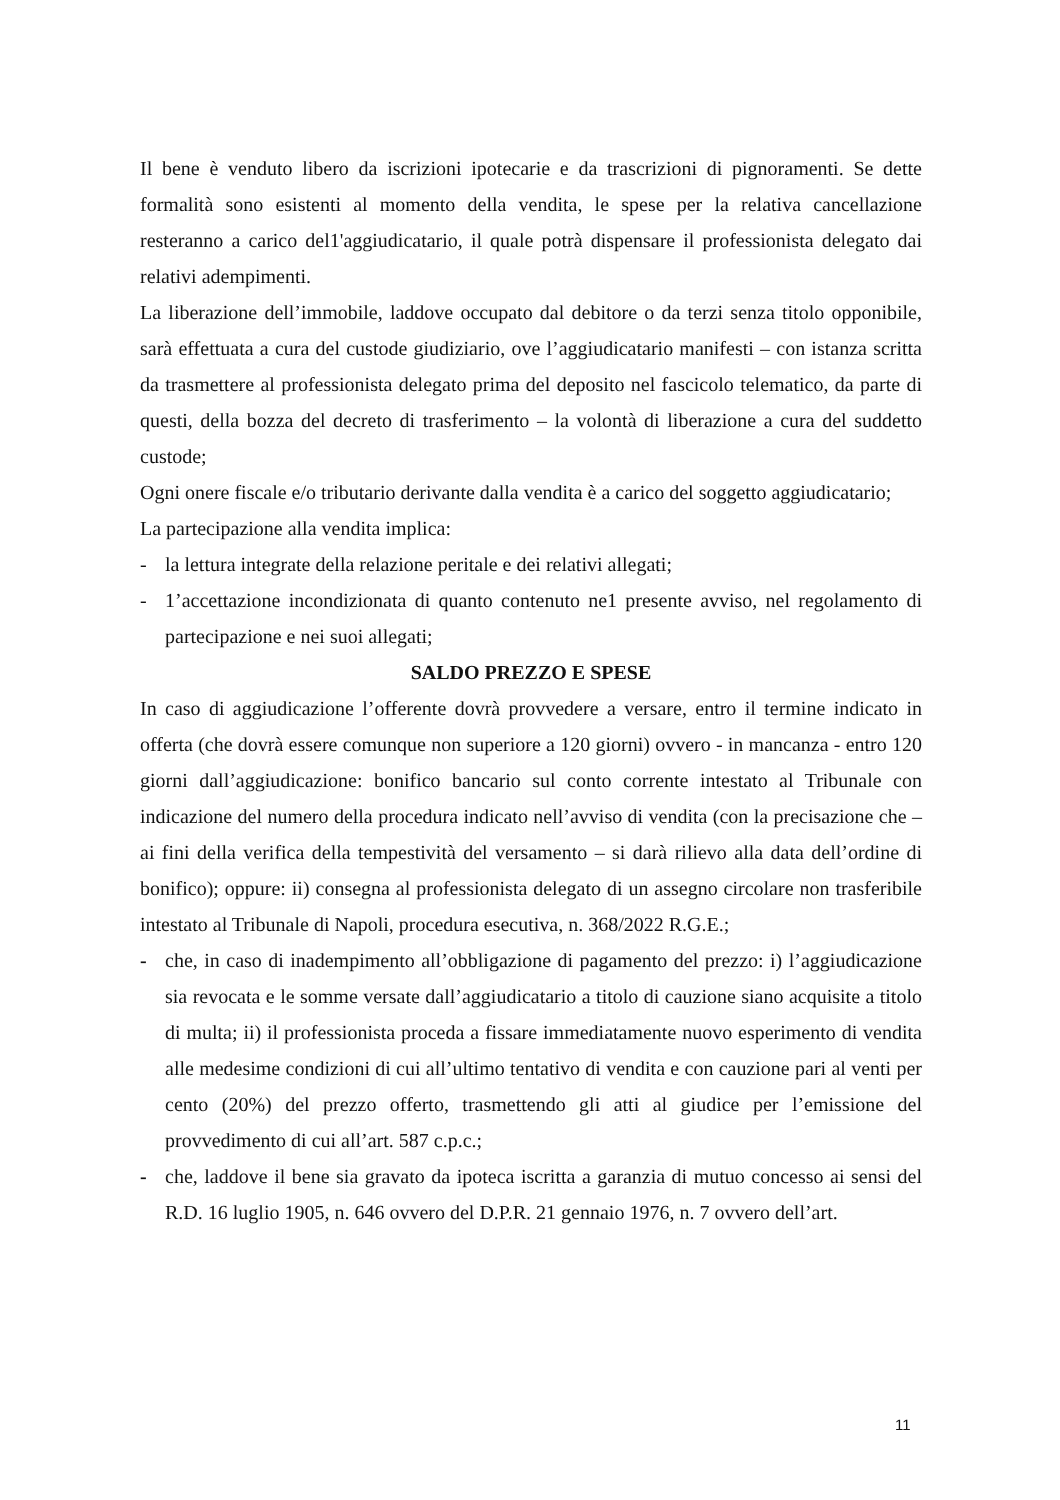Il bene è venduto libero da iscrizioni ipotecarie e da trascrizioni di pignoramenti. Se dette formalità sono esistenti al momento della vendita, le spese per la relativa cancellazione resteranno a carico del1'aggiudicatario, il quale potrà dispensare il professionista delegato dai relativi adempimenti.
La liberazione dell’immobile, laddove occupato dal debitore o da terzi senza titolo opponibile, sarà effettuata a cura del custode giudiziario, ove l’aggiudicatario manifesti – con istanza scritta da trasmettere al professionista delegato prima del deposito nel fascicolo telematico, da parte di questi, della bozza del decreto di trasferimento – la volontà di liberazione a cura del suddetto custode;
Ogni onere fiscale e/o tributario derivante dalla vendita è a carico del soggetto aggiudicatario;
La partecipazione alla vendita implica:
- la lettura integrate della relazione peritale e dei relativi allegati;
- 1’accettazione incondizionata di quanto contenuto ne1 presente avviso, nel regolamento di partecipazione e nei suoi allegati;
SALDO PREZZO E SPESE
In caso di aggiudicazione l’offerente dovrà provvedere a versare, entro il termine indicato in offerta (che dovrà essere comunque non superiore a 120 giorni) ovvero - in mancanza - entro 120 giorni dall’aggiudicazione: bonifico bancario sul conto corrente intestato al Tribunale con indicazione del numero della procedura indicato nell’avviso di vendita (con la precisazione che – ai fini della verifica della tempestività del versamento – si darà rilievo alla data dell’ordine di bonifico); oppure: ii) consegna al professionista delegato di un assegno circolare non trasferibile intestato al Tribunale di Napoli, procedura esecutiva, n. 368/2022 R.G.E.;
- che, in caso di inadempimento all’obbligazione di pagamento del prezzo: i) l’aggiudicazione sia revocata e le somme versate dall’aggiudicatario a titolo di cauzione siano acquisite a titolo di multa; ii) il professionista proceda a fissare immediatamente nuovo esperimento di vendita alle medesime condizioni di cui all’ultimo tentativo di vendita e con cauzione pari al venti per cento (20%) del prezzo offerto, trasmettendo gli atti al giudice per l’emissione del provvedimento di cui all’art. 587 c.p.c.;
- che, laddove il bene sia gravato da ipoteca iscritta a garanzia di mutuo concesso ai sensi del R.D. 16 luglio 1905, n. 646 ovvero del D.P.R. 21 gennaio 1976, n. 7 ovvero dell’art.
11